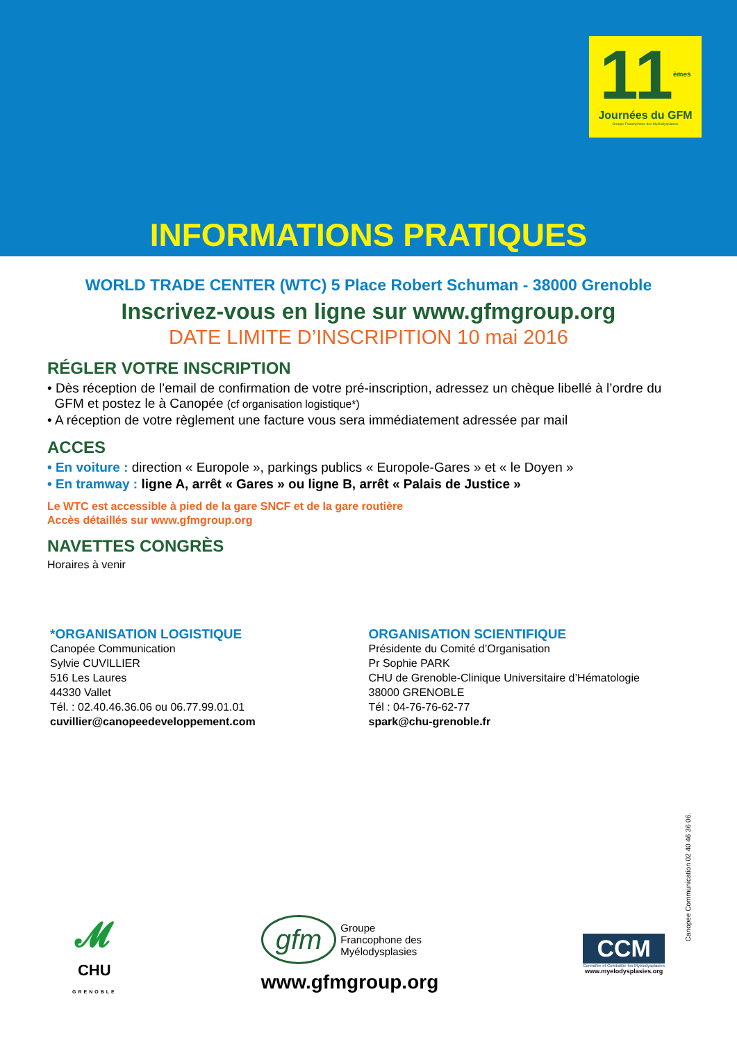11<sup>èmes</sup>
Journées du GFM
Groupe Francophone des Myélodysplasies
INFORMATIONS PRATIQUES
WORLD TRADE CENTER (WTC) 5 Place Robert Schuman - 38000 Grenoble
Inscrivez-vous en ligne sur www.gfmgroup.org
DATE LIMITE D’INSCRIPITION 10 mai 2016
RÉGLER VOTRE INSCRIPTION
• Dès réception de l’email de confirmation de votre pré-inscription, adressez un chèque libellé à l’ordre du
GFM et postez le à Canopée (cf organisation logistique*)
• A réception de votre règlement une facture vous sera immédiatement adressée par mail
ACCES
• En voiture : direction « Europole », parkings publics « Europole-Gares » et « le Doyen »
• En tramway : ligne A, arrêt « Gares » ou ligne B, arrêt « Palais de Justice »
Le WTC est accessible à pied de la gare SNCF et de la gare routière
Accès détaillés sur www.gfmgroup.org
NAVETTES CONGRÈS
Horaires à venir
*ORGANISATION LOGISTIQUE
Canopée Communication
Sylvie CUVILLIER
516 Les Laures
44330 Vallet
Tél. : 02.40.46.36.06 ou 06.77.99.01.01
cuvillier@canopeedeveloppement.com
ORGANISATION SCIENTIFIQUE
Présidente du Comité d’Organisation
Pr Sophie PARK
CHU de Grenoble-Clinique Universitaire d’Hématologie
38000 GRENOBLE
Tél : 04-76-76-62-77
spark@chu-grenoble.fr
Canopee Communication 02 40 46 36 06.
𝓜
CHU
GRENOBLE
gfm Groupe
Francophone des
Myélodysplasies
www.gfmgroup.org
CCM
Connaître et Combattre les Myélodysplasies
www.myelodysplasies.org